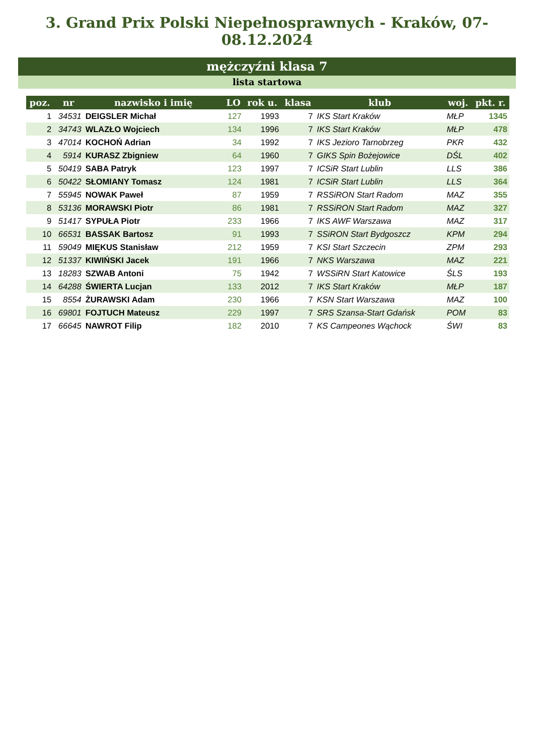3. Grand Prix Polski Niepełnosprawnych - Kraków, 07-08.12.2024
mężczyźni klasa 7
lista startowa
| poz. | nr | nazwisko i imię | LO | rok u. | klasa | klub | woj. | pkt. r. |
| --- | --- | --- | --- | --- | --- | --- | --- | --- |
| 1 | 34531 | DEIGSLER Michał | 127 | 1993 | 7 | IKS Start Kraków | MŁP | 1345 |
| 2 | 34743 | WLAZŁO Wojciech | 134 | 1996 | 7 | IKS Start Kraków | MŁP | 478 |
| 3 | 47014 | KOCHOŃ Adrian | 34 | 1992 | 7 | IKS Jezioro Tarnobrzeg | PKR | 432 |
| 4 | 5914 | KURASZ Zbigniew | 64 | 1960 | 7 | GIKS Spin Bożejowice | DŚL | 402 |
| 5 | 50419 | SABA Patryk | 123 | 1997 | 7 | ICSiR Start Lublin | LLS | 386 |
| 6 | 50422 | SŁOMIANY Tomasz | 124 | 1981 | 7 | ICSiR Start Lublin | LLS | 364 |
| 7 | 55945 | NOWAK Paweł | 87 | 1959 | 7 | RSSiRON Start Radom | MAZ | 355 |
| 8 | 53136 | MORAWSKI Piotr | 86 | 1981 | 7 | RSSiRON Start Radom | MAZ | 327 |
| 9 | 51417 | SYPUŁA Piotr | 233 | 1966 | 7 | IKS AWF Warszawa | MAZ | 317 |
| 10 | 66531 | BASSAK Bartosz | 91 | 1993 | 7 | SSiRON Start Bydgoszcz | KPM | 294 |
| 11 | 59049 | MIĘKUS Stanisław | 212 | 1959 | 7 | KSI Start Szczecin | ZPM | 293 |
| 12 | 51337 | KIWIŃSKI Jacek | 191 | 1966 | 7 | NKS Warszawa | MAZ | 221 |
| 13 | 18283 | SZWAB Antoni | 75 | 1942 | 7 | WSSiRN Start Katowice | ŚLS | 193 |
| 14 | 64288 | ŚWIERTA Lucjan | 133 | 2012 | 7 | IKS Start Kraków | MŁP | 187 |
| 15 | 8554 | ŻURAWSKI Adam | 230 | 1966 | 7 | KSN Start Warszawa | MAZ | 100 |
| 16 | 69801 | FOJTUCH Mateusz | 229 | 1997 | 7 | SRS Szansa-Start Gdańsk | POM | 83 |
| 17 | 66645 | NAWROT Filip | 182 | 2010 | 7 | KS Campeones Wąchock | ŚWI | 83 |